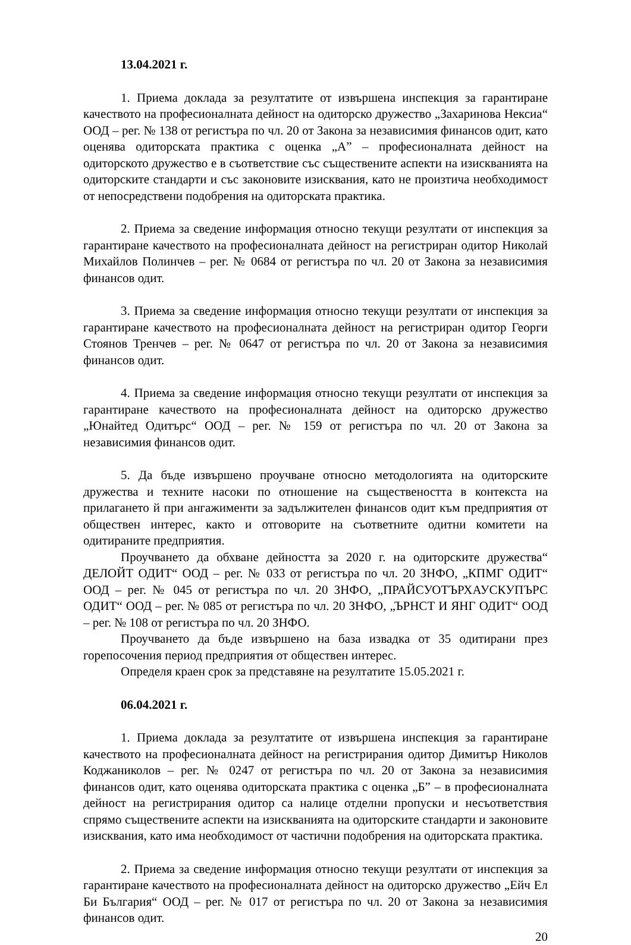13.04.2021 г.
1. Приема доклада за резултатите от извършена инспекция за гарантиране качеството на професионалната дейност на одиторско дружество „Захаринова Нексиа“ ООД – рег. № 138 от регистъра по чл. 20 от Закона за независимия финансов одит, като оценява одиторската практика с оценка „А” – професионалната дейност на одиторското дружество е в съответствие със съществените аспекти на изискванията на одиторските стандарти и със законовите изисквания, като не произтича необходимост от непосредствени подобрения на одиторската практика.
2. Приема за сведение информация относно текущи резултати от инспекция за гарантиране качеството на професионалната дейност на регистриран одитор Николай Михайлов Полинчев – рег. № 0684 от регистъра по чл. 20 от Закона за независимия финансов одит.
3. Приема за сведение информация относно текущи резултати от инспекция за гарантиране качеството на професионалната дейност на регистриран одитор Георги Стоянов Тренчев – рег. № 0647 от регистъра по чл. 20 от Закона за независимия финансов одит.
4. Приема за сведение информация относно текущи резултати от инспекция за гарантиране качеството на професионалната дейност на одиторско дружество „Юнайтед Одитърс“ ООД – рег. № 159 от регистъра по чл. 20 от Закона за независимия финансов одит.
5. Да бъде извършено проучване относно методологията на одиторските дружества и техните насоки по отношение на съществеността в контекста на прилагането й при ангажименти за задължителен финансов одит към предприятия от обществен интерес, както и отговорите на съответните одитни комитети на одитираните предприятия.
Проучването да обхване дейността за 2020 г. на одиторските дружества“ ДЕЛОЙТ ОДИТ“ ООД – рег. № 033 от регистъра по чл. 20 ЗНФО, „КПМГ ОДИТ“ ООД – рег. № 045 от регистъра по чл. 20 ЗНФО, „ПРАЙСУОТЪРХАУСКУПЪРС ОДИТ“ ООД – рег. № 085 от регистъра по чл. 20 ЗНФО, „ЪРНСТ И ЯНГ ОДИТ“ ООД – рег. № 108 от регистъра по чл. 20 ЗНФО.
Проучването да бъде извършено на база извадка от 35 одитирани през горепосочения период предприятия от обществен интерес.
Определя краен срок за представяне на резултатите 15.05.2021 г.
06.04.2021 г.
1. Приема доклада за резултатите от извършена инспекция за гарантиране качеството на професионалната дейност на регистрирания одитор Димитър Николов Коджаниколов – рег. № 0247 от регистъра по чл. 20 от Закона за независимия финансов одит, като оценява одиторската практика с оценка „Б” – в професионалната дейност на регистрирания одитор са налице отделни пропуски и несъответствия спрямо съществените аспекти на изискванията на одиторските стандарти и законовите изисквания, като има необходимост от частични подобрения на одиторската практика.
2. Приема за сведение информация относно текущи резултати от инспекция за гарантиране качеството на професионалната дейност на одиторско дружество „Ейч Ел Би България“ ООД – рег. № 017 от регистъра по чл. 20 от Закона за независимия финансов одит.
20